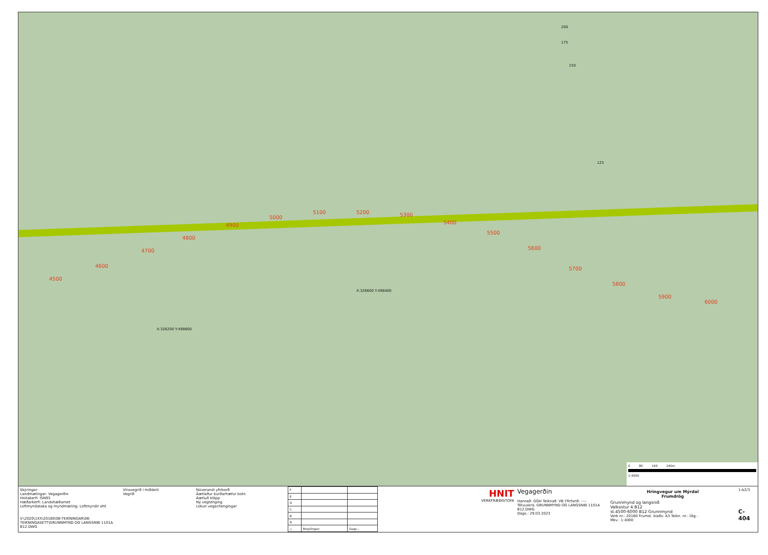4500
4600
4700
4800
4900
5000
5100 5200 5300
5400
5500
5600
5700
5800
5900
6000
200
175
150
125
X:326600 Y:498400
X:326200 Y:498600
0 80 160 240m
1:4000
Skýringar:
Landmælingar: Vegagerðin
Hnitakerfi: ÍSN93
Hæðarkerfi: Landshæðarnet
Loftmyndataka og myndmæling: Loftmyndir ehf.
V:\2020\1XX\20180\08-TEIKNINGAR\06-TEIKNINGASETT\GRUNNMYND OG LANGSNIÐ 1101A B12.DWG
Víravegrið í miðdeili
Vegrið
Núverandi yfirborð
Áætlaður burðarhæfur botn
Áætluð klöpp
Ný vegtenging
Lokun vegar/tengingar
| F | | |
| E | | |
| D | | |
| C | | |
| B | | |
| A | | |
| △ | Breytingar: | Dags.: |
HNIT
VERKFRÆÐISTOFA
Vegagerðin
Hannað: GGH Teiknað: VB Yfirfarið: ----
Tölvuskrá: GRUNNMYND OG LANGSNIÐ 1101A B12.DWG
Dags.: 29.03.2023
Hringvegur um Mýrdal
Frumdrög
Grunnmynd og langsnið
Valkostur 4 B12
st.4500-6000 B12 Grunnmynd
Verk nr.: 20180 Frumst. blaðs: A3 Teikn. nr.: Útg.:
Mkv.: 1:4000
1-b2/3
C-404